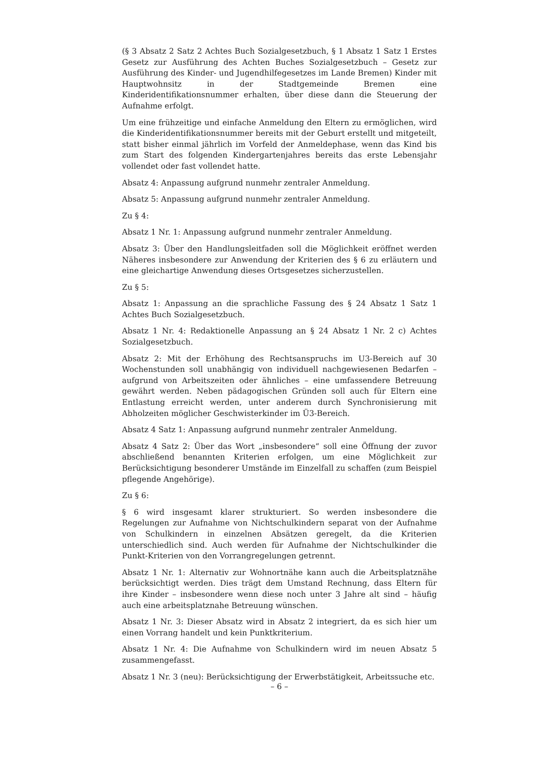(§ 3 Absatz 2 Satz 2 Achtes Buch Sozialgesetzbuch, § 1 Absatz 1 Satz 1 Erstes Gesetz zur Ausführung des Achten Buches Sozialgesetzbuch – Gesetz zur Ausführung des Kinder- und Jugendhilfegesetzes im Lande Bremen) Kinder mit Hauptwohnsitz in der Stadtgemeinde Bremen eine Kinderidentifikationsnummer erhalten, über diese dann die Steuerung der Aufnahme erfolgt.
Um eine frühzeitige und einfache Anmeldung den Eltern zu ermöglichen, wird die Kinderidentifikationsnummer bereits mit der Geburt erstellt und mitgeteilt, statt bisher einmal jährlich im Vorfeld der Anmeldephase, wenn das Kind bis zum Start des folgenden Kindergartenjahres bereits das erste Lebensjahr vollendet oder fast vollendet hatte.
Absatz 4: Anpassung aufgrund nunmehr zentraler Anmeldung.
Absatz 5: Anpassung aufgrund nunmehr zentraler Anmeldung.
Zu § 4:
Absatz 1 Nr. 1: Anpassung aufgrund nunmehr zentraler Anmeldung.
Absatz 3: Über den Handlungsleitfaden soll die Möglichkeit eröffnet werden Näheres insbesondere zur Anwendung der Kriterien des § 6 zu erläutern und eine gleichartige Anwendung dieses Ortsgesetzes sicherzustellen.
Zu § 5:
Absatz 1: Anpassung an die sprachliche Fassung des § 24 Absatz 1 Satz 1 Achtes Buch Sozialgesetzbuch.
Absatz 1 Nr. 4: Redaktionelle Anpassung an § 24 Absatz 1 Nr. 2 c) Achtes Sozialgesetzbuch.
Absatz 2: Mit der Erhöhung des Rechtsanspruchs im U3-Bereich auf 30 Wochenstunden soll unabhängig von individuell nachgewiesenen Bedarfen – aufgrund von Arbeitszeiten oder ähnliches – eine umfassendere Betreuung gewährt werden. Neben pädagogischen Gründen soll auch für Eltern eine Entlastung erreicht werden, unter anderem durch Synchronisierung mit Abholzeiten möglicher Geschwisterkinder im Ü3-Bereich.
Absatz 4 Satz 1: Anpassung aufgrund nunmehr zentraler Anmeldung.
Absatz 4 Satz 2: Über das Wort „insbesondere“ soll eine Öffnung der zuvor abschließend benannten Kriterien erfolgen, um eine Möglichkeit zur Berücksichtigung besonderer Umstände im Einzelfall zu schaffen (zum Beispiel pflegende Angehörige).
Zu § 6:
§ 6 wird insgesamt klarer strukturiert. So werden insbesondere die Regelungen zur Aufnahme von Nichtschulkindern separat von der Aufnahme von Schulkindern in einzelnen Absätzen geregelt, da die Kriterien unterschiedlich sind. Auch werden für Aufnahme der Nichtschulkinder die Punkt-Kriterien von den Vorrangregelungen getrennt.
Absatz 1 Nr. 1: Alternativ zur Wohnortnähe kann auch die Arbeitsplatznähe berücksichtigt werden. Dies trägt dem Umstand Rechnung, dass Eltern für ihre Kinder – insbesondere wenn diese noch unter 3 Jahre alt sind – häufig auch eine arbeitsplatznahe Betreuung wünschen.
Absatz 1 Nr. 3: Dieser Absatz wird in Absatz 2 integriert, da es sich hier um einen Vorrang handelt und kein Punktkriterium.
Absatz 1 Nr. 4: Die Aufnahme von Schulkindern wird im neuen Absatz 5 zusammengefasst.
Absatz 1 Nr. 3 (neu): Berücksichtigung der Erwerbstätigkeit, Arbeitssuche etc.
– 6 –